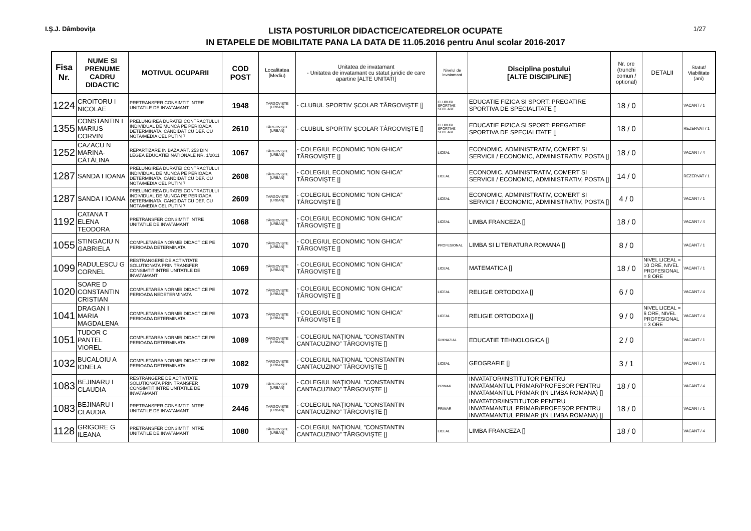I.Ş.J. Dâmboviţa
LISTA POSTURILOR DIDACTICE/CATEDRELOR OCUPATE
IN ETAPELE DE MOBILITATE PANA LA DATA DE 11.05.2016 pentru Anul scolar 2016-2017
1/27
| Fisa Nr. | NUME SI PRENUME CADRU DIDACTIC | MOTIVUL OCUPARII | COD POST | Localitatea [Mediu) | Unitatea de invatamant - Unitatea de invatamant cu statut juridic de care apartine [ALTE UNITATI] | Nivelul de invatamant | Disciplina postului [ALTE DISCIPLINE] | Nr. ore (trunchi comun / optional) | DETALII | Statut/ Viabilitate (ani) |
| --- | --- | --- | --- | --- | --- | --- | --- | --- | --- | --- |
| 1224 | CROITORU I NICOLAE | PRETRANSFER CONSIMTIT INTRE UNITATILE DE INVATAMANT | 1948 | TÂRGOVIŞTE [URBAN] | - CLUBUL SPORTIV ŞCOLAR TÂRGOVIŞTE [] | CLUBURI SPORTIVE SCOLARE | EDUCATIE FIZICA SI SPORT: PREGATIRE SPORTIVA DE SPECIALITATE [] | 18 / 0 | | VACANT / 1 |
| 1355 | CONSTANTIN I MARIUS CORVIN | PRELUNGIREA DURATEI CONTRACTULUI INDIVIDUAL DE MUNCA PE PERIOADA DETERMINATA, CANDIDAT CU DEF. CU NOTA/MEDIA CEL PUTIN 7 | 2610 | TÂRGOVIŞTE [URBAN] | - CLUBUL SPORTIV ŞCOLAR TÂRGOVIŞTE [] | CLUBURI SPORTIVE SCOLARE | EDUCATIE FIZICA SI SPORT: PREGATIRE SPORTIVA DE SPECIALITATE [] | 18 / 0 | | REZERVAT / 1 |
| 1252 | CAZACU N MARINA-CĂTĂLINA | REPARTIZARE IN BAZA ART. 253 DIN LEGEA EDUCATIEI NATIONALE NR. 1/2011 | 1067 | TÂRGOVIŞTE [URBAN] | - COLEGIUL ECONOMIC ”ION GHICA” TÂRGOVIŞTE [] | LICEAL | ECONOMIC, ADMINISTRATIV, COMERT SI SERVICII / ECONOMIC, ADMINISTRATIV, POSTA [] | 18 / 0 | | VACANT / 4 |
| 1287 | SANDA I IOANA | PRELUNGIREA DURATEI CONTRACTULUI INDIVIDUAL DE MUNCA PE PERIOADA DETERMINATA, CANDIDAT CU DEF. CU NOTA/MEDIA CEL PUTIN 7 | 2608 | TÂRGOVIŞTE [URBAN] | - COLEGIUL ECONOMIC ”ION GHICA” TÂRGOVIŞTE [] | LICEAL | ECONOMIC, ADMINISTRATIV, COMERT SI SERVICII / ECONOMIC, ADMINISTRATIV, POSTA [] | 14 / 0 | | REZERVAT / 1 |
| 1287 | SANDA I IOANA | PRELUNGIREA DURATEI CONTRACTULUI INDIVIDUAL DE MUNCA PE PERIOADA DETERMINATA, CANDIDAT CU DEF. CU NOTA/MEDIA CEL PUTIN 7 | 2609 | TÂRGOVIŞTE [URBAN] | - COLEGIUL ECONOMIC ”ION GHICA” TÂRGOVIŞTE [] | LICEAL | ECONOMIC, ADMINISTRATIV, COMERT SI SERVICII / ECONOMIC, ADMINISTRATIV, POSTA [] | 4 / 0 | | VACANT / 1 |
| 1192 | CATANA T ELENA TEODORA | PRETRANSFER CONSIMTIT INTRE UNITATILE DE INVATAMANT | 1068 | TÂRGOVIŞTE [URBAN] | - COLEGIUL ECONOMIC ”ION GHICA” TÂRGOVIŞTE [] | LICEAL | LIMBA FRANCEZA [] | 18 / 0 | | VACANT / 4 |
| 1055 | STINGACIU N GABRIELA | COMPLETAREA NORMEI DIDACTICE PE PERIOADA DETERMINATA | 1070 | TÂRGOVIŞTE [URBAN] | - COLEGIUL ECONOMIC ”ION GHICA” TÂRGOVIŞTE [] | PROFESIONAL | LIMBA SI LITERATURA ROMANA [] | 8 / 0 | | VACANT / 1 |
| 1099 | RADULESCU G CORNEL | RESTRANGERE DE ACTIVITATE SOLUTIONATA PRIN TRANSFER CONSIMTIT INTRE UNITATILE DE INVATAMANT | 1069 | TÂRGOVIŞTE [URBAN] | - COLEGIUL ECONOMIC ”ION GHICA” TÂRGOVIŞTE [] | LICEAL | MATEMATICA [] | 18 / 0 | NIVEL LICEAL = 10 ORE, NIVEL PROFESIONAL = 8 ORE | VACANT / 1 |
| 1020 | SOARE D CONSTANTIN CRISTIAN | COMPLETAREA NORMEI DIDACTICE PE PERIOADA NEDETERMINATA | 1072 | TÂRGOVIŞTE [URBAN] | - COLEGIUL ECONOMIC ”ION GHICA” TÂRGOVIŞTE [] | LICEAL | RELIGIE ORTODOXA [] | 6 / 0 | | VACANT / 4 |
| 1041 | DRAGAN I MARIA MAGDALENA | COMPLETAREA NORMEI DIDACTICE PE PERIOADA DETERMINATA | 1073 | TÂRGOVIŞTE [URBAN] | - COLEGIUL ECONOMIC ”ION GHICA” TÂRGOVIŞTE [] | LICEAL | RELIGIE ORTODOXA [] | 9 / 0 | NIVEL LICEAL = 6 ORE, NIVEL PROFESIONAL = 3 ORE | VACANT / 4 |
| 1051 | TUDOR C PANTEL VIOREL | COMPLETAREA NORMEI DIDACTICE PE PERIOADA DETERMINATA | 1089 | TÂRGOVIŞTE [URBAN] | - COLEGIUL NAŢIONAL ”CONSTANTIN CANTACUZINO” TÂRGOVIŞTE [] | GIMNAZIAL | EDUCATIE TEHNOLOGICA [] | 2 / 0 | | VACANT / 1 |
| 1032 | BUCALOIU A IONELA | COMPLETAREA NORMEI DIDACTICE PE PERIOADA DETERMINATA | 1082 | TÂRGOVIŞTE [URBAN] | - COLEGIUL NAŢIONAL ”CONSTANTIN CANTACUZINO” TÂRGOVIŞTE [] | LICEAL | GEOGRAFIE [] | 3 / 1 | | VACANT / 1 |
| 1083 | BEJINARU I CLAUDIA | RESTRANGERE DE ACTIVITATE SOLUTIONATA PRIN TRANSFER CONSIMTIT INTRE UNITATILE DE INVATAMANT | 1079 | TÂRGOVIŞTE [URBAN] | - COLEGIUL NAŢIONAL ”CONSTANTIN CANTACUZINO” TÂRGOVIŞTE [] | PRIMAR | INVATATOR/INSTITUTOR PENTRU INVATAMANTUL PRIMAR/PROFESOR PENTRU INVATAMANTUL PRIMAR (IN LIMBA ROMANA) [] | 18 / 0 | | VACANT / 4 |
| 1083 | BEJINARU I CLAUDIA | PRETRANSFER CONSIMTIT INTRE UNITATILE DE INVATAMANT | 2446 | TÂRGOVIŞTE [URBAN] | - COLEGIUL NAŢIONAL ”CONSTANTIN CANTACUZINO” TÂRGOVIŞTE [] | PRIMAR | INVATATOR/INSTITUTOR PENTRU INVATAMANTUL PRIMAR/PROFESOR PENTRU INVATAMANTUL PRIMAR (IN LIMBA ROMANA) [] | 18 / 0 | | VACANT / 1 |
| 1128 | GRIGORE G ILEANA | PRETRANSFER CONSIMTIT INTRE UNITATILE DE INVATAMANT | 1080 | TÂRGOVIŞTE [URBAN] | - COLEGIUL NAŢIONAL ”CONSTANTIN CANTACUZINO” TÂRGOVIŞTE [] | LICEAL | LIMBA FRANCEZA [] | 18 / 0 | | VACANT / 4 |